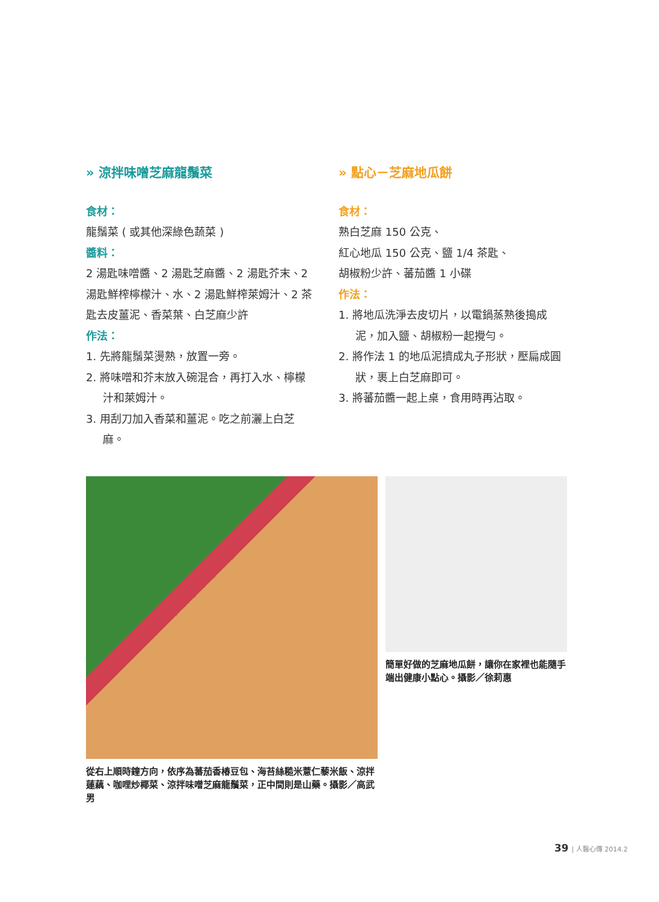» 涼拌味噌芝麻龍鬚菜
食材：
龍鬚菜 ( 或其他深綠色蔬菜 )
醬料：
2 湯匙味噌醬、2 湯匙芝麻醬、2 湯匙芥末、2 湯匙鮮榨檸檬汁、水、2 湯匙鮮榨萊姆汁、2 茶匙去皮薑泥、香菜葉、白芝麻少許
作法：
1. 先將龍鬚菜燙熟，放置一旁。
2. 將味噌和芥末放入碗混合，再打入水、檸檬汁和萊姆汁。
3. 用刮刀加入香菜和薑泥。吃之前灑上白芝麻。
» 點心－芝麻地瓜餅
食材：
熟白芝麻 150 公克、
紅心地瓜 150 公克、鹽 1/4 茶匙、
胡椒粉少許、蕃茄醬 1 小碟
作法：
1. 將地瓜洗淨去皮切片，以電鍋蒸熟後搗成泥，加入鹽、胡椒粉一起攪勻。
2. 將作法 1 的地瓜泥擠成丸子形狀，壓扁成圓狀，裹上白芝麻即可。
3. 將蕃茄醬一起上桌，食用時再沾取。
從右上順時鐘方向，依序為蕃茄香椿豆包、海苔絲糙米薏仁藜米飯、涼拌蓮藕、咖哩炒椰菜、涼拌味噌芝麻龍鬚菜，正中間則是山藥。攝影／高武男
簡單好做的芝麻地瓜餅，讓你在家裡也能隨手端出健康小點心。攝影／徐莉惠
39 | 人醫心傳 2014.2